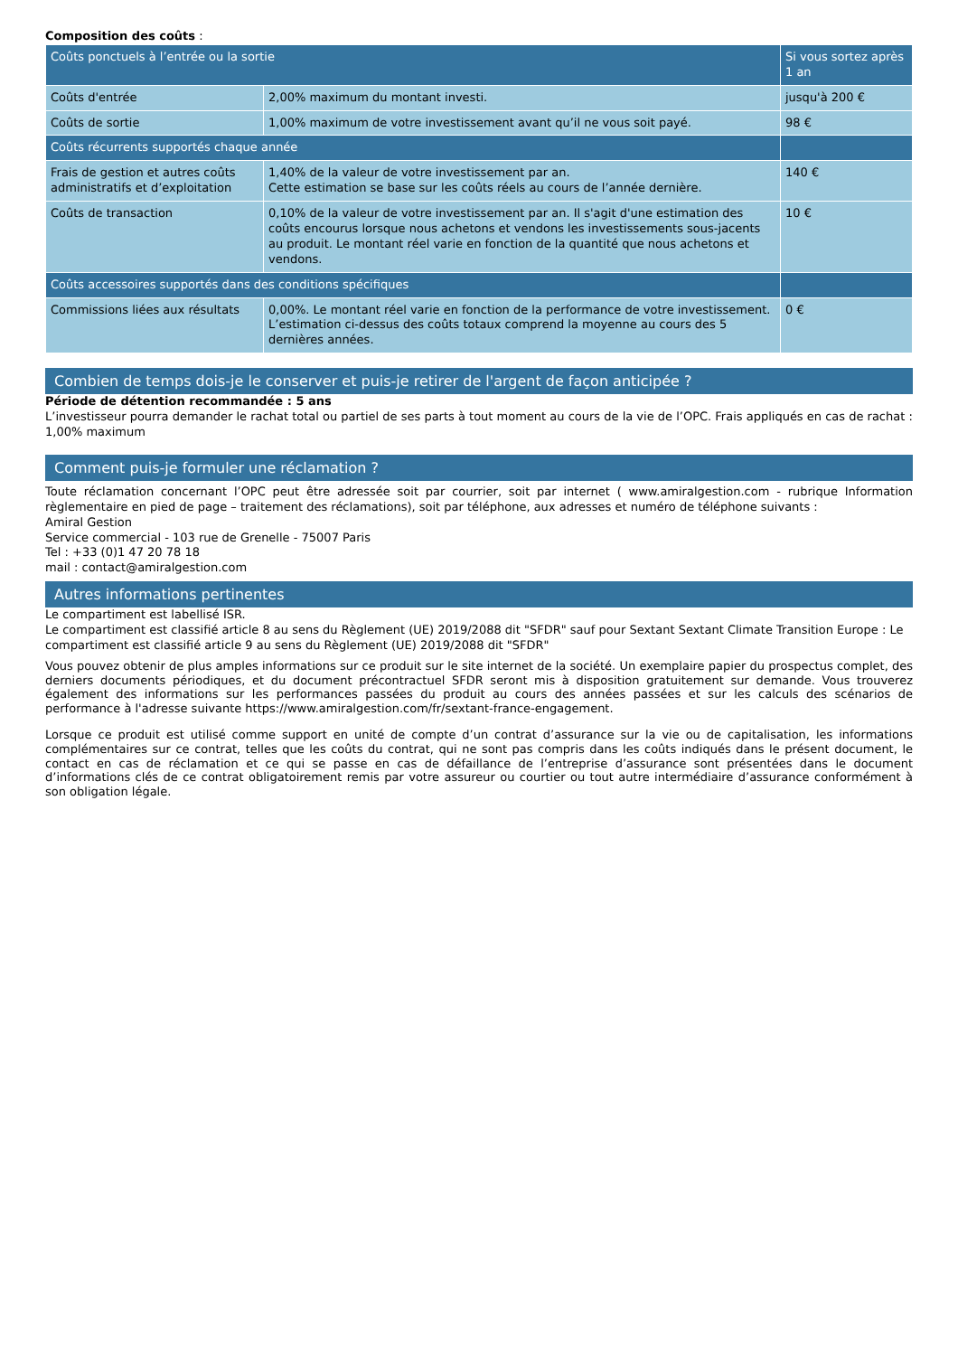Composition des coûts :
| Coûts ponctuels à l’entrée ou la sortie | | Si vous sortez après 1 an |
| --- | --- | --- |
| Coûts d'entrée | 2,00% maximum du montant investi. | jusqu'à 200 € |
| Coûts de sortie | 1,00% maximum de votre investissement avant qu’il ne vous soit payé. | 98 € |
| Coûts récurrents supportés chaque année | | |
| Frais de gestion et autres coûts administratifs et d’exploitation | 1,40% de la valeur de votre investissement par an. Cette estimation se base sur les coûts réels au cours de l’année dernière. | 140 € |
| Coûts de transaction | 0,10% de la valeur de votre investissement par an. Il s'agit d'une estimation des coûts encourus lorsque nous achetons et vendons les investissements sous-jacents au produit. Le montant réel varie en fonction de la quantité que nous achetons et vendons. | 10 € |
| Coûts accessoires supportés dans des conditions spécifiques | | |
| Commissions liées aux résultats | 0,00%. Le montant réel varie en fonction de la performance de votre investissement. L’estimation ci-dessus des coûts totaux comprend la moyenne au cours des 5 dernières années. | 0 € |
Combien de temps dois-je le conserver et puis-je retirer de l'argent de façon anticipée ?
Période de détention recommandée : 5 ans
L’investisseur pourra demander le rachat total ou partiel de ses parts à tout moment au cours de la vie de l’OPC. Frais appliqués en cas de rachat : 1,00% maximum
Comment puis-je formuler une réclamation ?
Toute réclamation concernant l’OPC peut être adressée soit par courrier, soit par internet ( www.amiralgestion.com - rubrique Information règlementaire en pied de page – traitement des réclamations), soit par téléphone, aux adresses et numéro de téléphone suivants :
Amiral Gestion
Service commercial - 103 rue de Grenelle - 75007 Paris
Tel : +33 (0)1 47 20 78 18
mail : contact@amiralgestion.com
Autres informations pertinentes
Le compartiment est labellisé ISR.
Le compartiment est classifié article 8 au sens du Règlement (UE) 2019/2088 dit "SFDR" sauf pour Sextant Sextant Climate Transition Europe : Le compartiment est classifié article 9 au sens du Règlement (UE) 2019/2088 dit "SFDR"
Vous pouvez obtenir de plus amples informations sur ce produit sur le site internet de la société. Un exemplaire papier du prospectus complet, des derniers documents périodiques, et du document précontractuel SFDR seront mis à disposition gratuitement sur demande. Vous trouverez également des informations sur les performances passées du produit au cours des années passées et sur les calculs des scénarios de performance à l'adresse suivante https://www.amiralgestion.com/fr/sextant-france-engagement.
Lorsque ce produit est utilisé comme support en unité de compte d’un contrat d’assurance sur la vie ou de capitalisation, les informations complémentaires sur ce contrat, telles que les coûts du contrat, qui ne sont pas compris dans les coûts indiqués dans le présent document, le contact en cas de réclamation et ce qui se passe en cas de défaillance de l’entreprise d’assurance sont présentées dans le document d’informations clés de ce contrat obligatoirement remis par votre assureur ou courtier ou tout autre intermédiaire d’assurance conformément à son obligation légale.